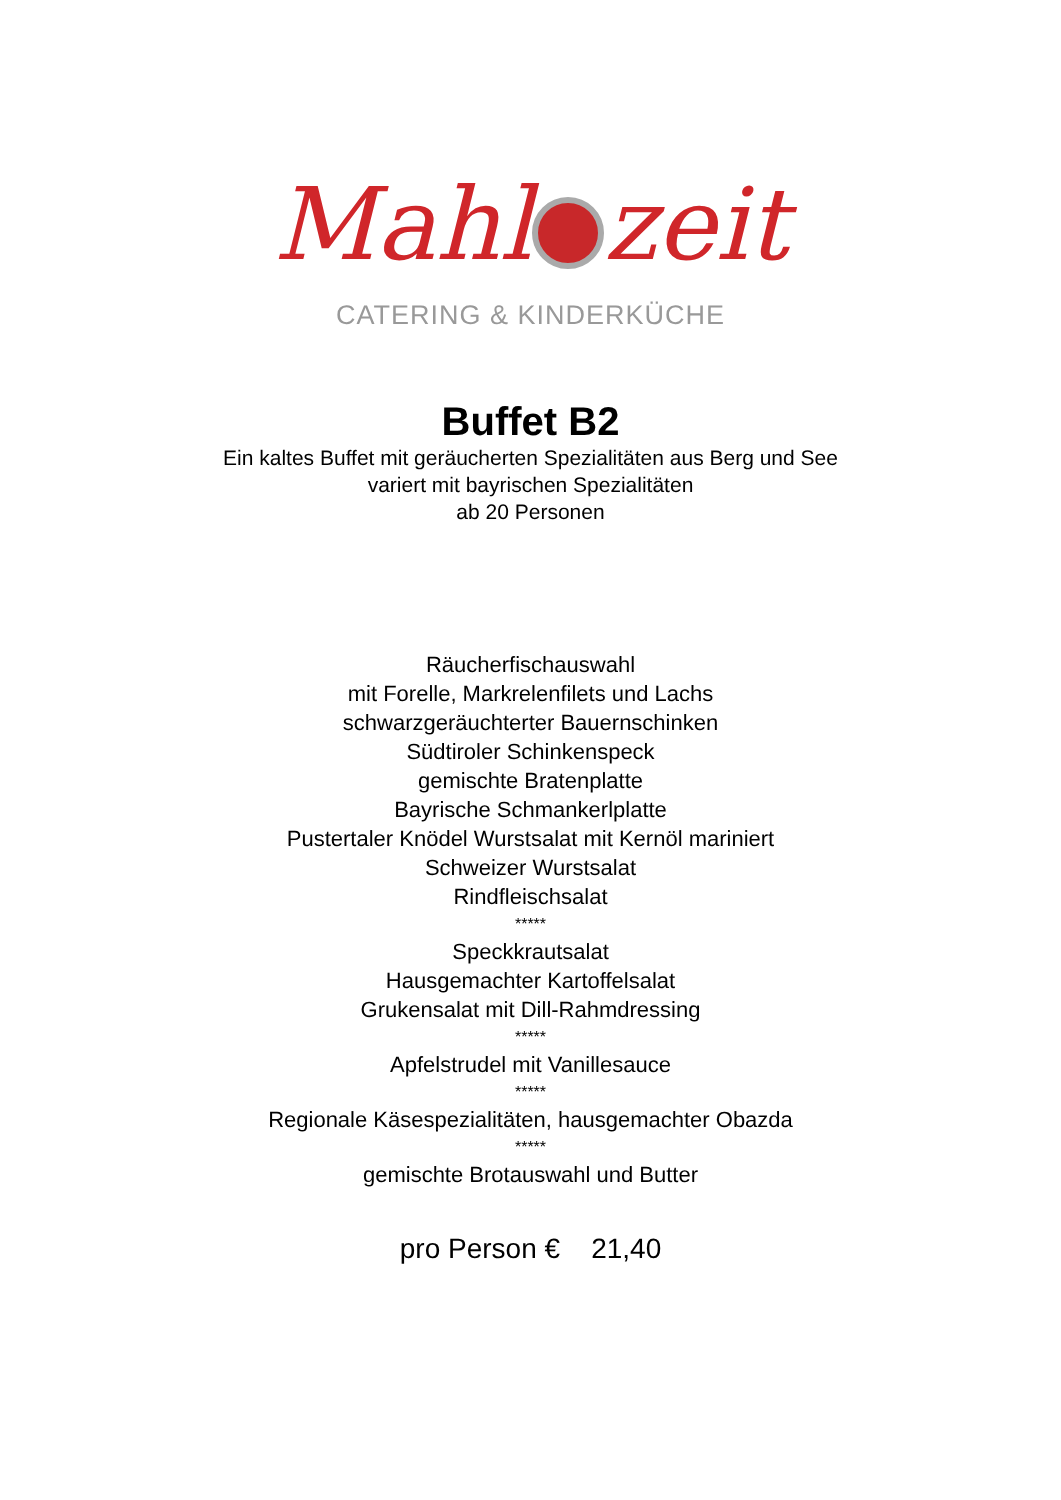Mahl zeit
CATERING & KINDERKÜCHE
Buffet B2
Ein kaltes Buffet mit geräucherten Spezialitäten aus Berg und See
variert mit bayrischen Spezialitäten
ab 20 Personen
Räucherfischauswahl
mit Forelle, Markrelenfilets und Lachs
schwarzgeräuchterter Bauernschinken
Südtiroler Schinkenspeck
gemischte Bratenplatte
Bayrische Schmankerlplatte
Pustertaler Knödel Wurstsalat mit Kernöl mariniert
Schweizer Wurstsalat
Rindfleischsalat
*****
Speckkrautsalat
Hausgemachter Kartoffelsalat
Grukensalat mit Dill-Rahmdressing
*****
Apfelstrudel mit Vanillesauce
*****
Regionale Käsespezialitäten, hausgemachter Obazda
*****
gemischte Brotauswahl und Butter
pro Person € 21,40